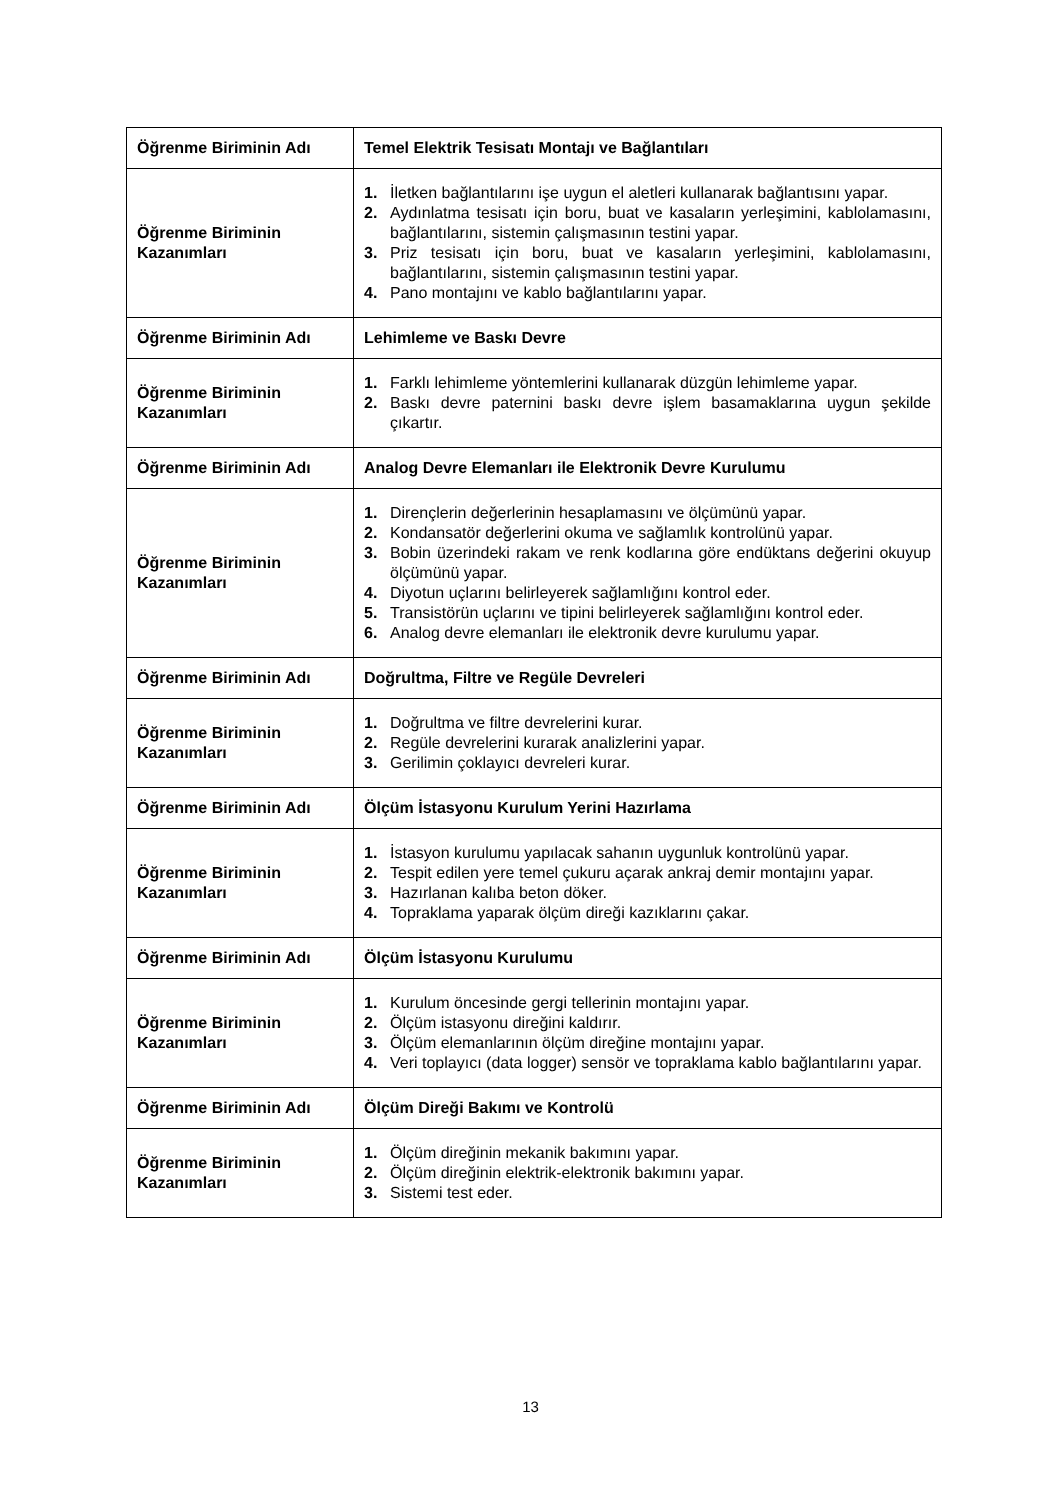| Öğrenme Biriminin Adı | Temel Elektrik Tesisatı Montajı ve Bağlantıları |
| Öğrenme Biriminin Kazanımları | 1. İletken bağlantılarını işe uygun el aletleri kullanarak bağlantısını yapar. 2. Aydınlatma tesisatı için boru, buat ve kasaların yerleşimini, kablolamasını, bağlantılarını, sistemin çalışmasının testini yapar. 3. Priz tesisatı için boru, buat ve kasaların yerleşimini, kablolamasını, bağlantılarını, sistemin çalışmasının testini yapar. 4. Pano montajını ve kablo bağlantılarını yapar. |
| Öğrenme Biriminin Adı | Lehimleme ve Baskı Devre |
| Öğrenme Biriminin Kazanımları | 1. Farklı lehimleme yöntemlerini kullanarak düzgün lehimleme yapar. 2. Baskı devre paternini baskı devre işlem basamaklarına uygun şekilde çıkartır. |
| Öğrenme Biriminin Adı | Analog Devre Elemanları ile Elektronik Devre Kurulumu |
| Öğrenme Biriminin Kazanımları | 1. Dirençlerin değerlerinin hesaplamasını ve ölçümünü yapar. 2. Kondansatör değerlerini okuma ve sağlamlık kontrolünü yapar. 3. Bobin üzerindeki rakam ve renk kodlarına göre endüktans değerini okuyup ölçümünü yapar. 4. Diyotun uçlarını belirleyerek sağlamlığını kontrol eder. 5. Transistörün uçlarını ve tipini belirleyerek sağlamlığını kontrol eder. 6. Analog devre elemanları ile elektronik devre kurulumu yapar. |
| Öğrenme Biriminin Adı | Doğrultma, Filtre ve Regüle Devreleri |
| Öğrenme Biriminin Kazanımları | 1. Doğrultma ve filtre devrelerini kurar. 2. Regüle devrelerini kurarak analizlerini yapar. 3. Gerilimin çoklayıcı devreleri kurar. |
| Öğrenme Biriminin Adı | Ölçüm İstasyonu Kurulum Yerini Hazırlama |
| Öğrenme Biriminin Kazanımları | 1. İstasyon kurulumu yapılacak sahanın uygunluk kontrolünü yapar. 2. Tespit edilen yere temel çukuru açarak ankraj demir montajını yapar. 3. Hazırlanan kalıba beton döker. 4. Topraklama yaparak ölçüm direği kazıklarını çakar. |
| Öğrenme Biriminin Adı | Ölçüm İstasyonu Kurulumu |
| Öğrenme Biriminin Kazanımları | 1. Kurulum öncesinde gergi tellerinin montajını yapar. 2. Ölçüm istasyonu direğini kaldırır. 3. Ölçüm elemanlarının ölçüm direğine montajını yapar. 4. Veri toplayıcı (data logger) sensör ve topraklama kablo bağlantılarını yapar. |
| Öğrenme Biriminin Adı | Ölçüm Direği Bakımı ve Kontrolü |
| Öğrenme Biriminin Kazanımları | 1. Ölçüm direğinin mekanik bakımını yapar. 2. Ölçüm direğinin elektrik-elektronik bakımını yapar. 3. Sistemi test eder. |
13